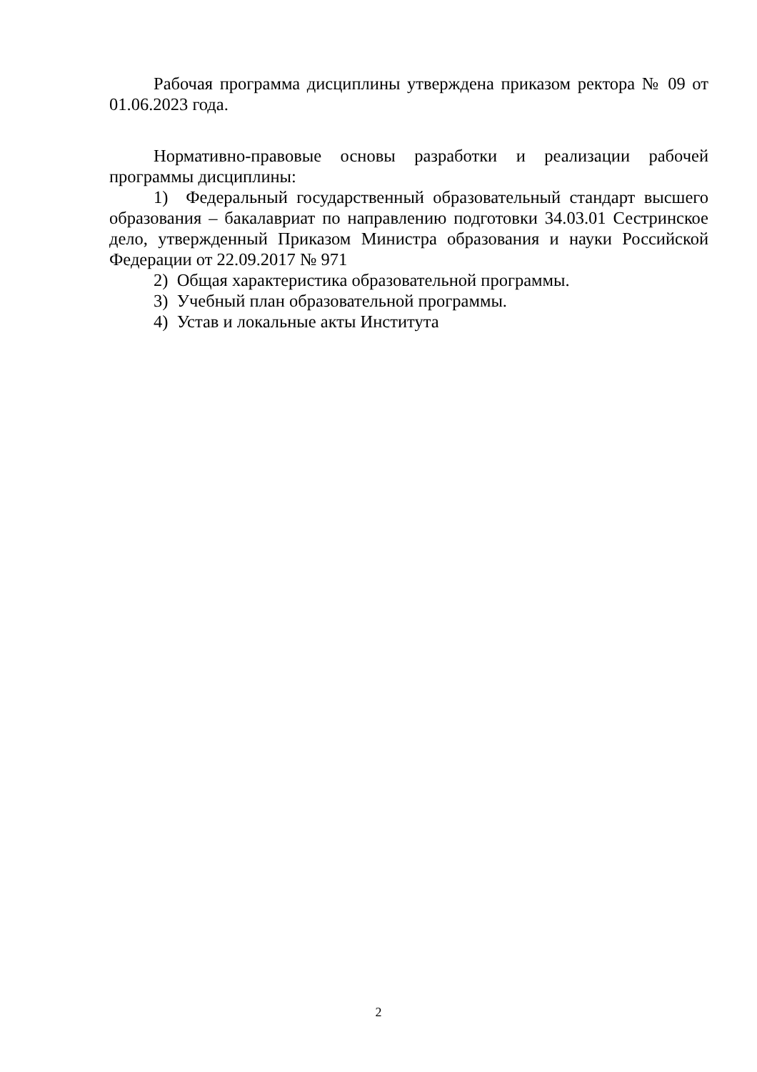Рабочая программа дисциплины утверждена приказом ректора № 09 от 01.06.2023 года.
Нормативно-правовые основы разработки и реализации рабочей программы дисциплины:
1) Федеральный государственный образовательный стандарт высшего образования – бакалавриат по направлению подготовки 34.03.01 Сестринское дело, утвержденный Приказом Министра образования и науки Российской Федерации от 22.09.2017 № 971
2) Общая характеристика образовательной программы.
3) Учебный план образовательной программы.
4) Устав и локальные акты Института
2